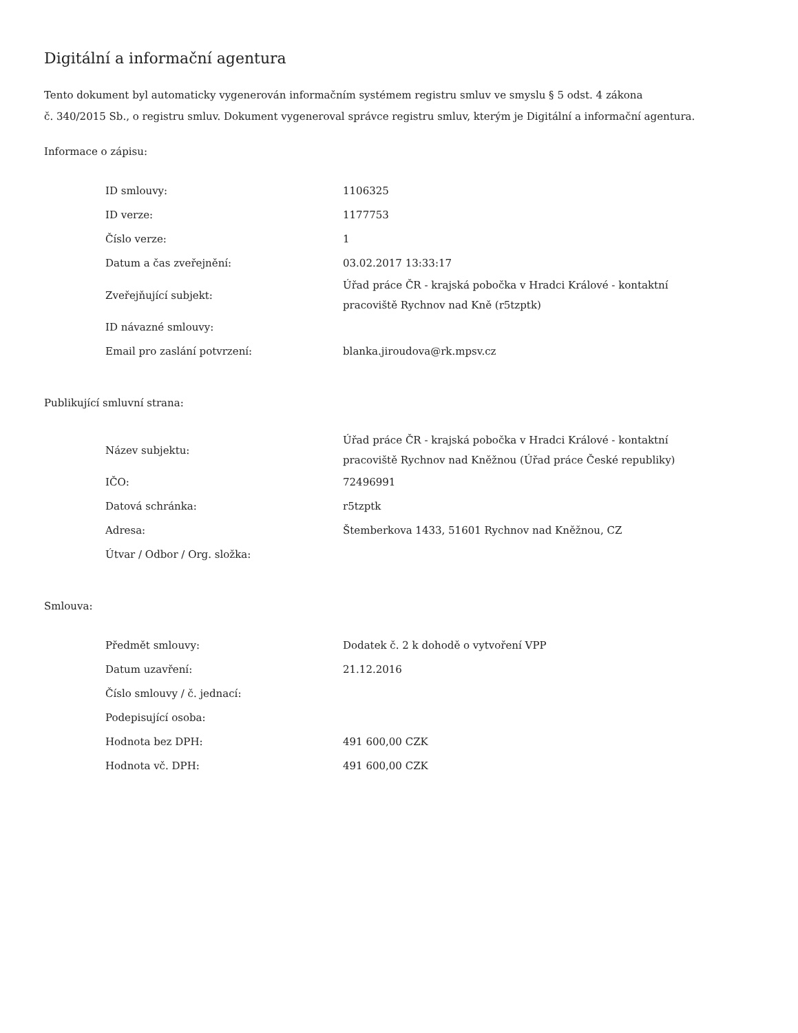Digitální a informační agentura
Tento dokument byl automaticky vygenerován informačním systémem registru smluv ve smyslu § 5 odst. 4 zákona
č. 340/2015 Sb., o registru smluv. Dokument vygeneroval správce registru smluv, kterým je Digitální a informační agentura.
Informace o zápisu:
| ID smlouvy: | 1106325 |
| ID verze: | 1177753 |
| Číslo verze: | 1 |
| Datum a čas zveřejnění: | 03.02.2017 13:33:17 |
| Zveřejňující subjekt: | Úřad práce ČR - krajská pobočka v Hradci Králové - kontaktní pracoviště Rychnov nad Kně (r5tzptk) |
| ID návazné smlouvy: | |
| Email pro zaslání potvrzení: | blanka.jiroudova@rk.mpsv.cz |
Publikující smluvní strana:
| Název subjektu: | Úřad práce ČR - krajská pobočka v Hradci Králové - kontaktní pracoviště Rychnov nad Kněžnou (Úřad práce České republiky) |
| IČO: | 72496991 |
| Datová schránka: | r5tzptk |
| Adresa: | Štemberkova 1433, 51601 Rychnov nad Kněžnou, CZ |
| Útvar / Odbor / Org. složka: | |
Smlouva:
| Předmět smlouvy: | Dodatek č. 2 k dohodě o vytvoření VPP |
| Datum uzavření: | 21.12.2016 |
| Číslo smlouvy / č. jednací: | |
| Podepisující osoba: | |
| Hodnota bez DPH: | 491 600,00 CZK |
| Hodnota vč. DPH: | 491 600,00 CZK |